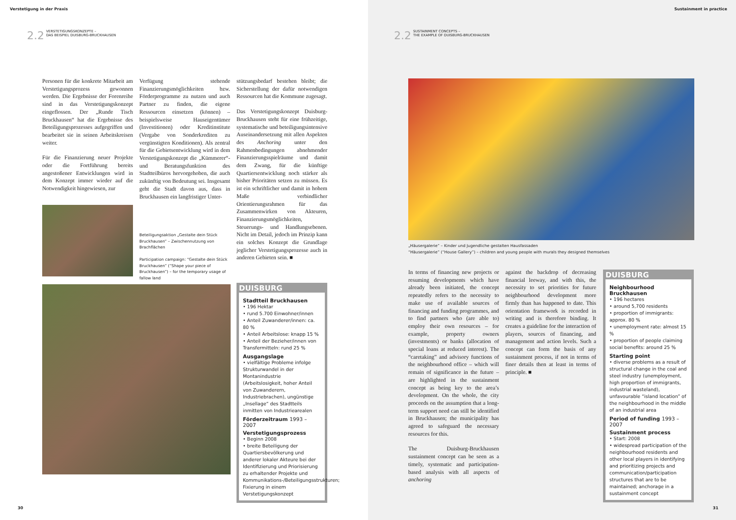Verstetigung in der Praxis
2.2
VERSTETIGUNGSKONZEPTE –
DAS BEISPIEL DUISBURG-BRUCKHAUSEN
Personen für die konkrete Mitarbeit am Verstetigungsprozess gewonnen werden. Die Ergebnisse der Forenreihe sind in das Verstetigungskonzept eingeflossen. Der „Runde Tisch Bruckhausen“ hat die Ergebnisse des Beteiligungsprozesses aufgegriffen und bearbeitet sie in seinen Arbeitskreisen weiter.
Für die Finanzierung neuer Projekte oder die Fortführung bereits angestoßener Entwicklungen wird in dem Konzept immer wieder auf die Notwendigkeit hingewiesen, zur
Verfügung stehende Finanzierungsmöglichkeiten bzw. Förderprogramme zu nutzen und auch Partner zu finden, die eigene Ressourcen einsetzen (können) – beispielsweise Hauseigentümer (Investitionen) oder Kreditinstitute (Vergabe von Sonderkrediten zu vergünstigten Konditionen). Als zentral für die Gebietsentwicklung wird in dem Verstetigungskonzept die „Kümmerer“- und Beratungsfunktion des Stadtteilbüros hervorgehoben, die auch zukünftig von Bedeutung sei. Insgesamt geht die Stadt davon aus, dass in Bruckhausen ein langfristiger Unter-
stützungsbedarf bestehen bleibt; die Sicherstellung der dafür notwendigen Ressourcen hat die Kommune zugesagt.
Das Verstetigungskonzept Duisburg-Bruckhausen steht für eine frühzeitige, systematische und beteiligungsintensive Auseinandersetzung mit allen Aspekten des Anchoring unter den Rahmenbedingungen abnehmender Finanzierungsspielräume und damit dem Zwang, für die künftige Quartiersentwicklung noch stärker als bisher Prioritäten setzen zu müssen. Es ist ein schriftlicher und damit in hohem Maße verbindlicher Orientierungsrahmen für das Zusammenwirken von Akteuren, Finanzierungsmöglichkeiten, Steuerungs- und Handlungsebenen. Nicht im Detail, jedoch im Prinzip kann ein solches Konzept die Grundlage jeglicher Verstetigungsprozesse auch in anderen Gebieten sein. ■
Beteiligungsaktion „Gestalte dein Stück Bruckhausen“ – Zwischennutzung von Brachflächen
Participation campaign: “Gestalte dein Stück Bruckhausen” (“Shape your piece of Bruckhausen”) – for the temporary usage of fallow land
DUISBURG
Stadtteil Bruckhausen
• 196 Hektar
• rund 5.700 Einwohner/innen
• Anteil Zuwanderer/innen: ca. 80 %
• Anteil Arbeitslose: knapp 15 %
• Anteil der Bezieher/innen von Transfermitteln: rund 25 %
Ausgangslage
• vielfältige Probleme infolge Strukturwandel in der Montanindustrie (Arbeitslosigkeit, hoher Anteil von Zuwanderern, Industriebrachen), ungünstige „Insellage“ des Stadtteils inmitten von Industriearealen
Förderzeitraum 1993 – 2007
Verstetigungsprozess
• Beginn 2008
• breite Beteiligung der Quartiersbevölkerung und anderer lokaler Akteure bei der Identifizierung und Priorisierung zu erhaltender Projekte und Kommunikations-/Beteiligungsstrukturen; Fixierung in einem Verstetigungskonzept
30
Sustainment in practice
2.2
SUSTAINMENT CONCEPTS –
THE EXAMPLE OF DUISBURG-BRUCKHAUSEN
„Häusergalerie“ – Kinder und Jugendliche gestalten Hausfassaden
“Häusergalerie” (“House Gallery”) – children and young people with murals they designed themselves
In terms of financing new projects or resuming developments which have already been initiated, the concept repeatedly refers to the necessity to make use of available sources of financing and funding programmes, and to find partners who (are able to) employ their own resources – for example, property owners (investments) or banks (allocation of special loans at reduced interest). The “caretaking” and advisory functions of the neighbourhood office – which will remain of significance in the future – are highlighted in the sustainment concept as being key to the area’s development. On the whole, the city proceeds on the assumption that a long-term support need can still be identified in Bruckhausen; the municipality has agreed to safeguard the necessary resources for this.
The Duisburg-Bruckhausen sustainment concept can be seen as a timely, systematic and participation-based analysis with all aspects of anchoring
against the backdrop of decreasing financial leeway, and with this, the necessity to set priorities for future neighbourhood development more firmly than has happened to date. This orientation framework is recorded in writing and is therefore binding. It creates a guideline for the interaction of players, sources of financing, and management and action levels. Such a concept can form the basis of any sustainment process, if not in terms of finer details then at least in terms of principle. ■
DUISBURG
Neighbourhood Bruckhausen
• 196 hectares
• around 5,700 residents
• proportion of immigrants: approx. 80 %
• unemployment rate: almost 15 %
• proportion of people claiming social benefits: around 25 %
Starting point
• diverse problems as a result of structural change in the coal and steel industry (unemployment, high proportion of immigrants, industrial wasteland), unfavourable “island location” of the neighbourhood in the middle of an industrial area
Period of funding 1993 – 2007
Sustainment process
• Start: 2008
• widespread participation of the neighbourhood residents and other local players in identifying and prioritizing projects and communication/participation structures that are to be maintained; anchorage in a sustainment concept
31